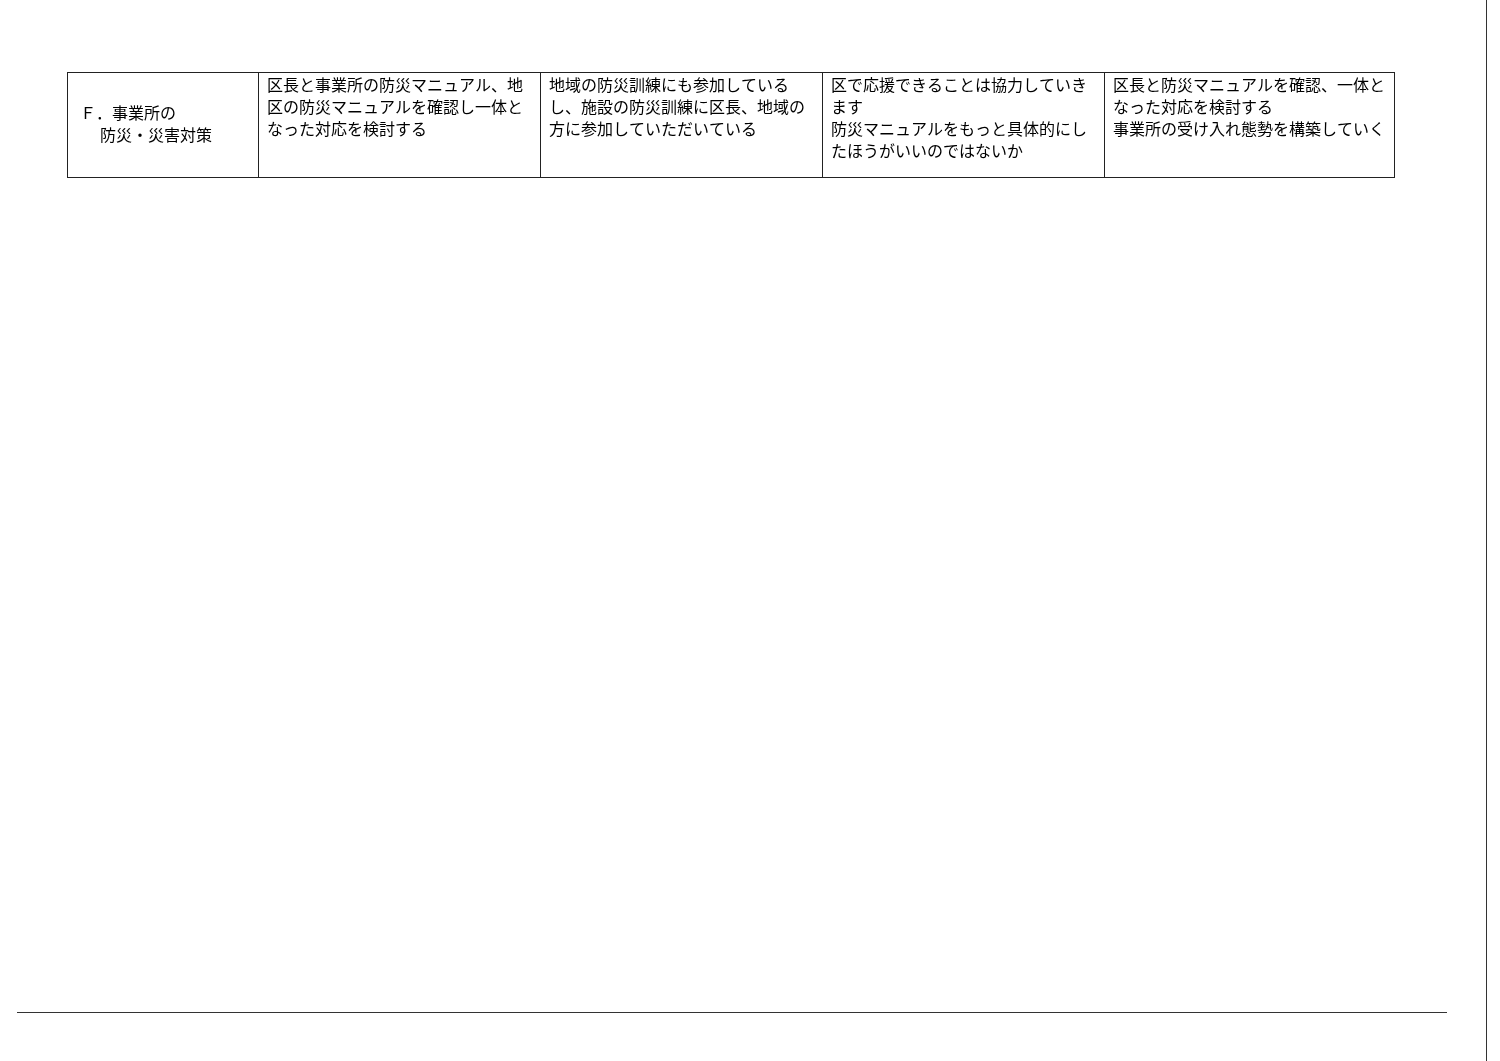| Ｆ．事業所の 防災・災害対策 | 区長と事業所の防災マニュアル、地区の防災マニュアルを確認し一体となった対応を検討する | 地域の防災訓練にも参加しているし、施設の防災訓練に区長、地域の方に参加していただいている | 区で応援できることは協力していきます 防災マニュアルをもっと具体的にしたほうがいいのではないか | 区長と防災マニュアルを確認、一体となった対応を検討する 事業所の受け入れ態勢を構築していく |